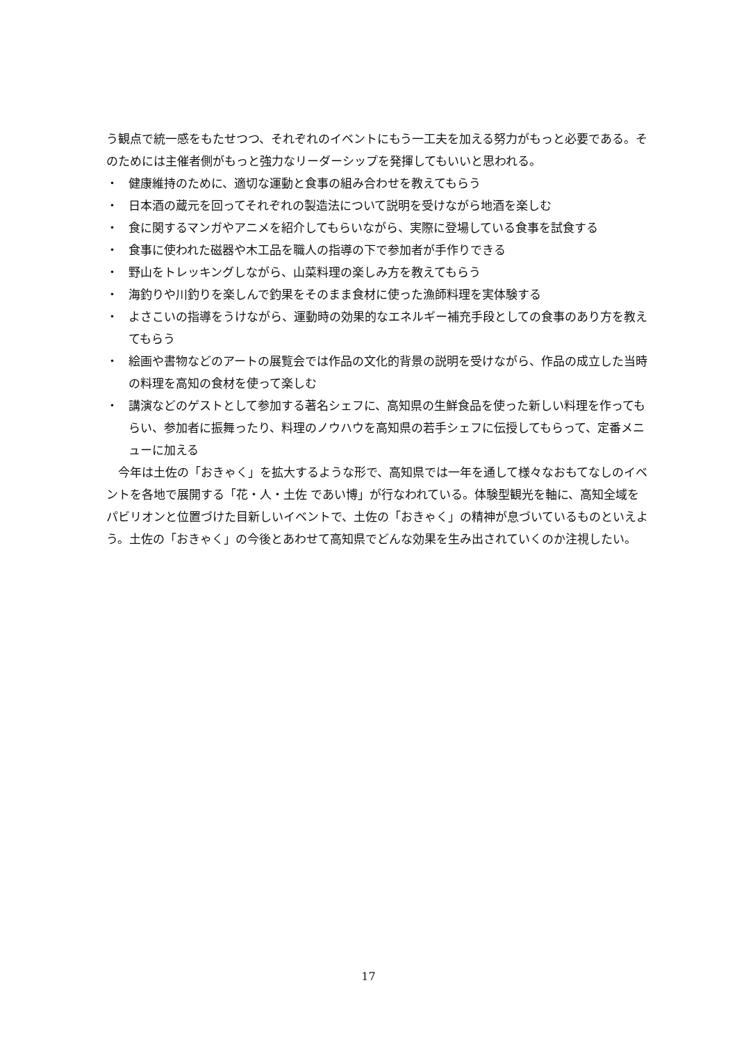う観点で統一感をもたせつつ、それぞれのイベントにもう一工夫を加える努力がもっと必要である。そのためには主催者側がもっと強力なリーダーシップを発揮してもいいと思われる。
・ 健康維持のために、適切な運動と食事の組み合わせを教えてもらう
・ 日本酒の蔵元を回ってそれぞれの製造法について説明を受けながら地酒を楽しむ
・ 食に関するマンガやアニメを紹介してもらいながら、実際に登場している食事を試食する
・ 食事に使われた磁器や木工品を職人の指導の下で参加者が手作りできる
・ 野山をトレッキングしながら、山菜料理の楽しみ方を教えてもらう
・ 海釣りや川釣りを楽しんで釣果をそのまま食材に使った漁師料理を実体験する
・ よさこいの指導をうけながら、運動時の効果的なエネルギー補充手段としての食事のあり方を教えてもらう
・ 絵画や書物などのアートの展覧会では作品の文化的背景の説明を受けながら、作品の成立した当時の料理を高知の食材を使って楽しむ
・ 講演などのゲストとして参加する著名シェフに、高知県の生鮮食品を使った新しい料理を作ってもらい、参加者に振舞ったり、料理のノウハウを高知県の若手シェフに伝授してもらって、定番メニューに加える
　今年は土佐の「おきゃく」を拡大するような形で、高知県では一年を通して様々なおもてなしのイベントを各地で展開する「花・人・土佐 であい博」が行なわれている。体験型観光を軸に、高知全域をパビリオンと位置づけた目新しいイベントで、土佐の「おきゃく」の精神が息づいているものといえよう。土佐の「おきゃく」の今後とあわせて高知県でどんな効果を生み出されていくのか注視したい。
17